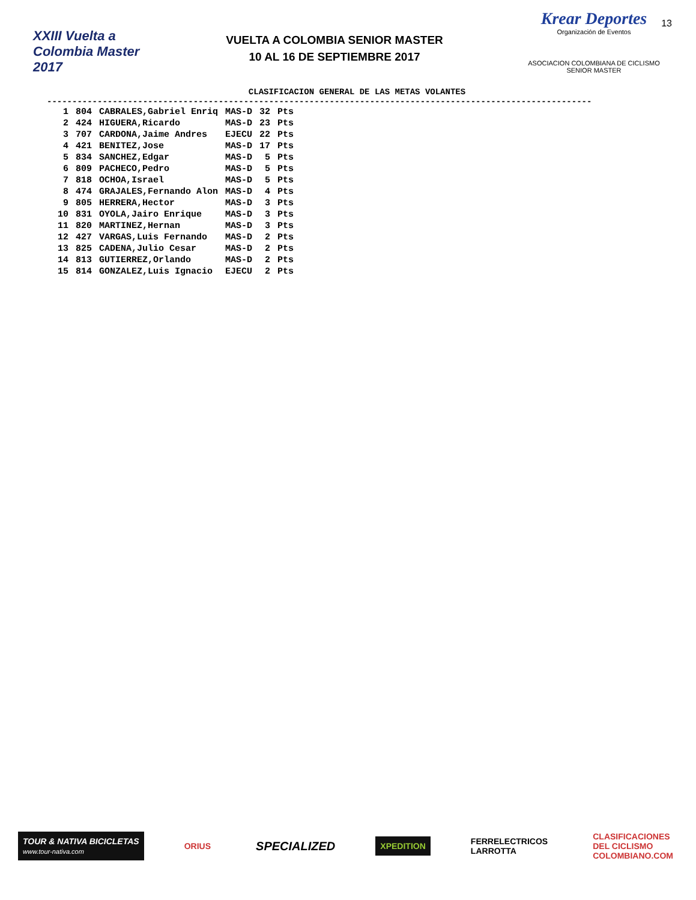XXIII Vuelta a Colombia Master 2017
VUELTA A COLOMBIA SENIOR MASTER
10 AL 16 DE SEPTIEMBRE 2017
Krear Deportes
Organización de Eventos
ASOCIACION COLOMBIANA DE CICLISMO
SENIOR MASTER
13
CLASIFICACION GENERAL DE LAS METAS VOLANTES
------------------------------------------------------------------------------------------------------------
| 1 | 804 | CABRALES,Gabriel Enriq | MAS-D | 32 | Pts |
| 2 | 424 | HIGUERA,Ricardo | MAS-D | 23 | Pts |
| 3 | 707 | CARDONA,Jaime Andres | EJECU | 22 | Pts |
| 4 | 421 | BENITEZ,Jose | MAS-D | 17 | Pts |
| 5 | 834 | SANCHEZ,Edgar | MAS-D | 5 | Pts |
| 6 | 809 | PACHECO,Pedro | MAS-D | 5 | Pts |
| 7 | 818 | OCHOA,Israel | MAS-D | 5 | Pts |
| 8 | 474 | GRAJALES,Fernando Alon | MAS-D | 4 | Pts |
| 9 | 805 | HERRERA,Hector | MAS-D | 3 | Pts |
| 10 | 831 | OYOLA,Jairo Enrique | MAS-D | 3 | Pts |
| 11 | 820 | MARTINEZ,Hernan | MAS-D | 3 | Pts |
| 12 | 427 | VARGAS,Luis Fernando | MAS-D | 2 | Pts |
| 13 | 825 | CADENA,Julio Cesar | MAS-D | 2 | Pts |
| 14 | 813 | GUTIERREZ,Orlando | MAS-D | 2 | Pts |
| 15 | 814 | GONZALEZ,Luis Ignacio | EJECU | 2 | Pts |
TOUR & NATIVA BICICLETAS
www.tour-nativa.com
ORIUS
SPECIALIZED
XPEDITION
FERRELECTRICOS
LARROTTA
CLASIFICACIONES
DEL CICLISMO
COLOMBIANO.COM